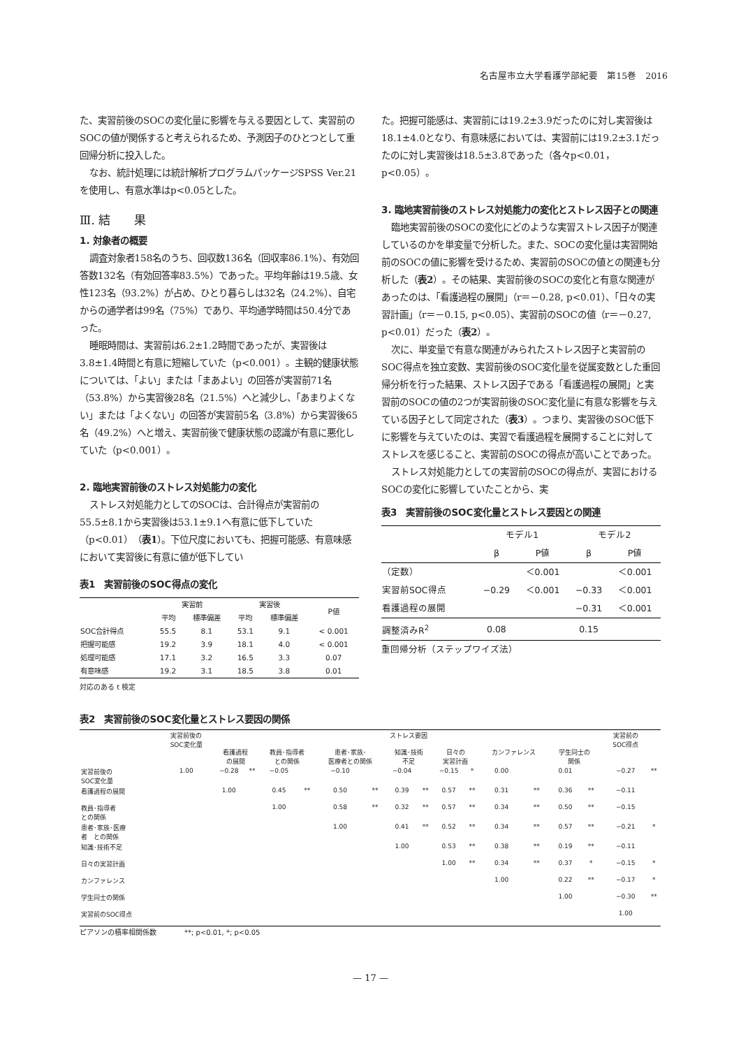名古屋市立大学看護学部紀要　第15巻　2016
た、実習前後のSOCの変化量に影響を与える要因として、実習前のSOCの値が関係すると考えられるため、予測因子のひとつとして重回帰分析に投入した。
なお、統計処理には統計解析プログラムパッケージSPSS Ver.21を使用し、有意水準はp<0.05とした。
Ⅲ. 結　　果
1. 対象者の概要
調査対象者158名のうち、回収数136名（回収率86.1%）、有効回答数132名（有効回答率83.5%）であった。平均年齢は19.5歳、女性123名（93.2%）が占め、ひとり暮らしは32名（24.2%）、自宅からの通学者は99名（75%）であり、平均通学時間は50.4分であった。
睡眠時間は、実習前は6.2±1.2時間であったが、実習後は3.8±1.4時間と有意に短縮していた（p<0.001）。主観的健康状態については、「よい」または「まあよい」の回答が実習前71名（53.8%）から実習後28名（21.5%）へと減少し、「あまりよくない」または「よくない」の回答が実習前5名（3.8%）から実習後65名（49.2%）へと増え、実習前後で健康状態の認識が有意に悪化していた（p<0.001）。
2. 臨地実習前後のストレス対処能力の変化
ストレス対処能力としてのSOCは、合計得点が実習前の55.5±8.1から実習後は53.1±9.1へ有意に低下していた（p<0.01）（表1）。下位尺度においても、把握可能感、有意味感において実習後に有意に値が低下してい
表1　実習前後のSOC得点の変化
| | 実習前 | | 実習後 | | P値 |
| --- | --- | --- | --- | --- | --- |
| | 平均 | 標準偏差 | 平均 | 標準偏差 | |
| SOC合計得点 | 55.5 | 8.1 | 53.1 | 9.1 | < 0.001 |
| 把握可能感 | 19.2 | 3.9 | 18.1 | 4.0 | < 0.001 |
| 処理可能感 | 17.1 | 3.2 | 16.5 | 3.3 | 0.07 |
| 有意味感 | 19.2 | 3.1 | 18.5 | 3.8 | 0.01 |
対応のある t 検定
た。把握可能感は、実習前には19.2±3.9だったのに対し実習後は18.1±4.0となり、有意味感においては、実習前には19.2±3.1だったのに対し実習後は18.5±3.8であった（各々p<0.01，p<0.05）。
3. 臨地実習前後のストレス対処能力の変化とストレス因子との関連
臨地実習前後のSOCの変化にどのような実習ストレス因子が関連しているのかを単変量で分析した。また、SOCの変化量は実習開始前のSOCの値に影響を受けるため、実習前のSOCの値との関連も分析した（表2）。その結果、実習前後のSOCの変化と有意な関連があったのは、「看護過程の展開」（r＝－0.28, p<0.01）、「日々の実習計画」（r＝－0.15, p<0.05）、実習前のSOCの値（r＝－0.27, p<0.01）だった（表2）。
次に、単変量で有意な関連がみられたストレス因子と実習前のSOC得点を独立変数、実習前後のSOC変化量を従属変数とした重回帰分析を行った結果、ストレス因子である「看護過程の展開」と実習前のSOCの値の2つが実習前後のSOC変化量に有意な影響を与えている因子として同定された（表3）。つまり、実習後のSOC低下に影響を与えていたのは、実習で看護過程を展開することに対してストレスを感じること、実習前のSOCの得点が高いことであった。
ストレス対処能力としての実習前のSOCの得点が、実習におけるSOCの変化に影響していたことから、実
表3　実習前後のSOC変化量とストレス要因との関連
| | モデル1 | | モデル2 | |
| --- | --- | --- | --- | --- |
| | β | P値 | β | P値 |
| （定数） | | ＜0.001 | | ＜0.001 |
| 実習前SOC得点 | −0.29 | ＜0.001 | −0.33 | ＜0.001 |
| 看護過程の展開 | | | −0.31 | ＜0.001 |
| 調整済みR<sup>2</sup> | 0.08 | | 0.15 | |
重回帰分析（ステップワイズ法）
表2　実習前後のSOC変化量とストレス要因の関係
| | 実習前後の SOC変化量 | ストレス要因 | | | | | | | | | | | | | | | 実習前の SOC得点 | |
| --- | --- | --- | --- | --- | --- | --- | --- | --- | --- | --- | --- | --- | --- | --- | --- | --- | --- | --- |
| | | 看護過程 の展開 | | 教員･指導者 との関係 | | 患者･家族･ 医療者との関係 | | 知識･技術 不足 | | 日々の 実習計画 | | カンファレンス | | 学生同士の 関係 | | | | |
| 実習前後の SOC変化量 | 1.00 | −0.28 | ** | −0.05 | | −0.10 | | −0.04 | | −0.15 | * | 0.00 | | 0.01 | | | −0.27 | ** |
| 看護過程の展開 | | 1.00 | | 0.45 | ** | 0.50 | ** | 0.39 | ** | 0.57 | ** | 0.31 | ** | 0.36 | ** | | −0.11 | |
| 教員･指導者 との関係 | | | | 1.00 | | 0.58 | ** | 0.32 | ** | 0.57 | ** | 0.34 | ** | 0.50 | ** | | −0.15 | |
| 患者･家族･医療 者 との関係 | | | | | | 1.00 | | 0.41 | ** | 0.52 | ** | 0.34 | ** | 0.57 | ** | | −0.21 | * |
| 知識･技術不足 | | | | | | | | 1.00 | | 0.53 | ** | 0.38 | ** | 0.19 | ** | | −0.11 | |
| 日々の実習計画 | | | | | | | | | | 1.00 | ** | 0.34 | ** | 0.37 | * | | −0.15 | * |
| カンファレンス | | | | | | | | | | | | 1.00 | | 0.22 | ** | | −0.17 | * |
| 学生同士の関係 | | | | | | | | | | | | | | 1.00 | | | −0.30 | ** |
| 実習前のSOC得点 | | | | | | | | | | | | | | | | | 1.00 | |
ピアソンの積率相関係数　　　　**; p<0.01, *; p<0.05
— 17 —